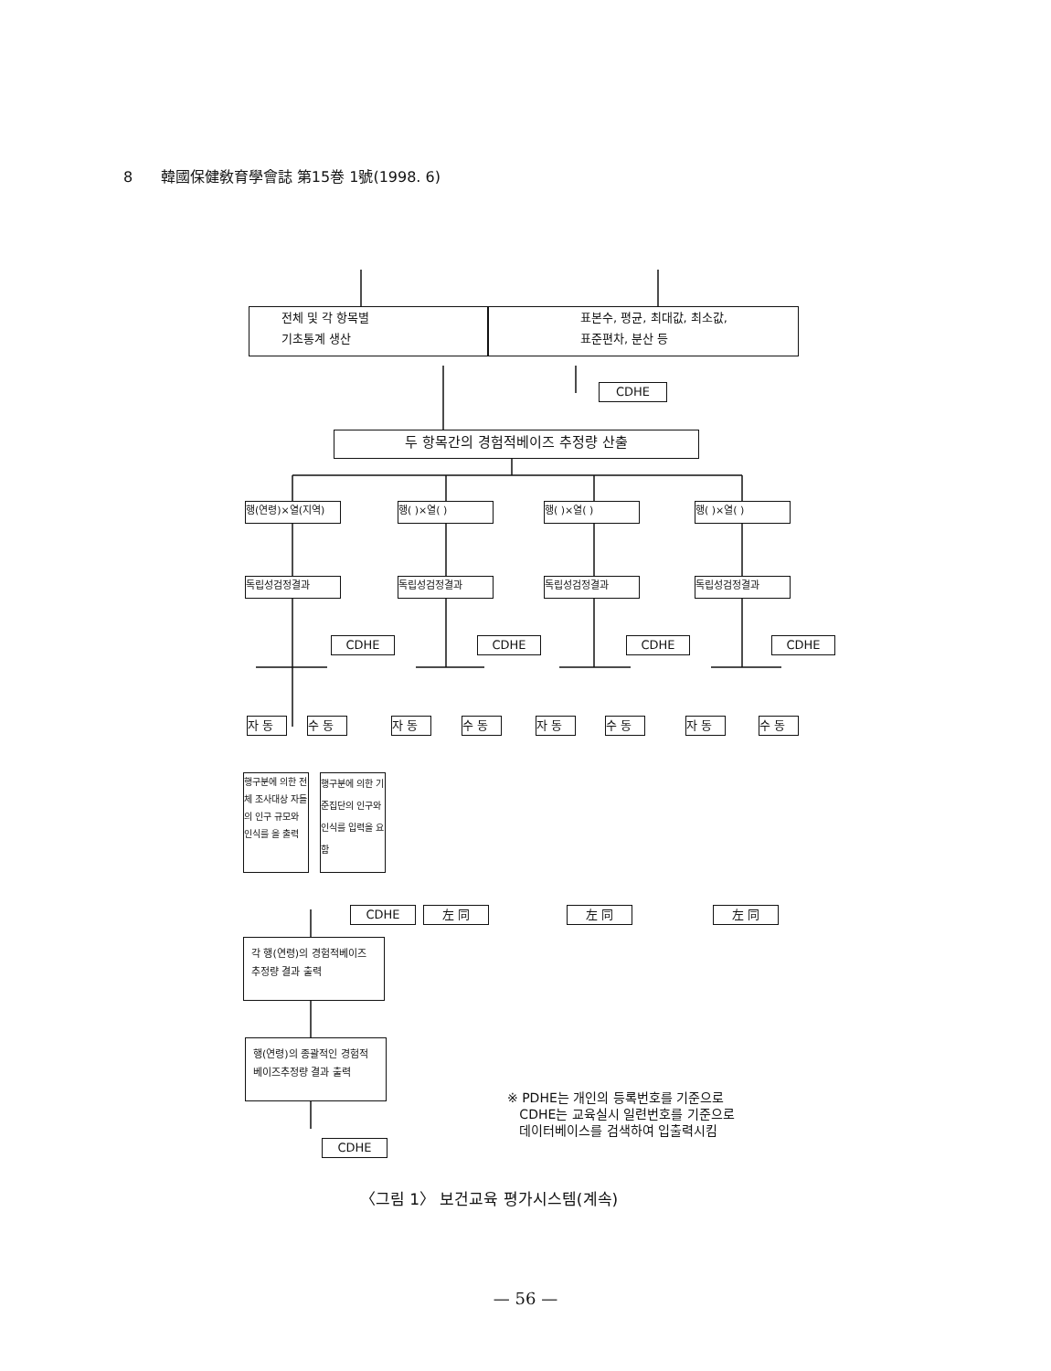8 韓國保健敎育學會誌 第15巻 1號(1998. 6)
전체 및 각 항목별
기초통계 생산
표본수, 평균, 최대값, 최소값,
표준편차, 분산 등
CDHE
두 항목간의 경험적베이즈 추정량 산출
행(연령)×열(지역) 행( )×열( ) 행( )×열( ) 행( )×열( )
독립성검정결과 독립성검정결과 독립성검정결과 독립성검정결과
CDHE CDHE CDHE CDHE
자 동 수 동 자 동 수 동 자 동 수 동 자 동 수 동
행구분에 의한 전체 조사대상 자들의 인구 규모와 인식를 을 출력
행구분에 의한 기준집단의 인구와 인식를 입력을 요함
CDHE 左 同 左 同 左 同
각 행(연령)의 경험적베이즈 추정량 결과 출력
행(연령)의 종괄적인 경험적 베이즈추정량 결과 출력
CDHE
※ PDHE는 개인의 등록번호를 기준으로
CDHE는 교육실시 일련번호를 기준으로
데이터베이스를 검색하여 입출력시킴
〈그림 1〉 보건교육 평가시스템(계속)
— 56 —